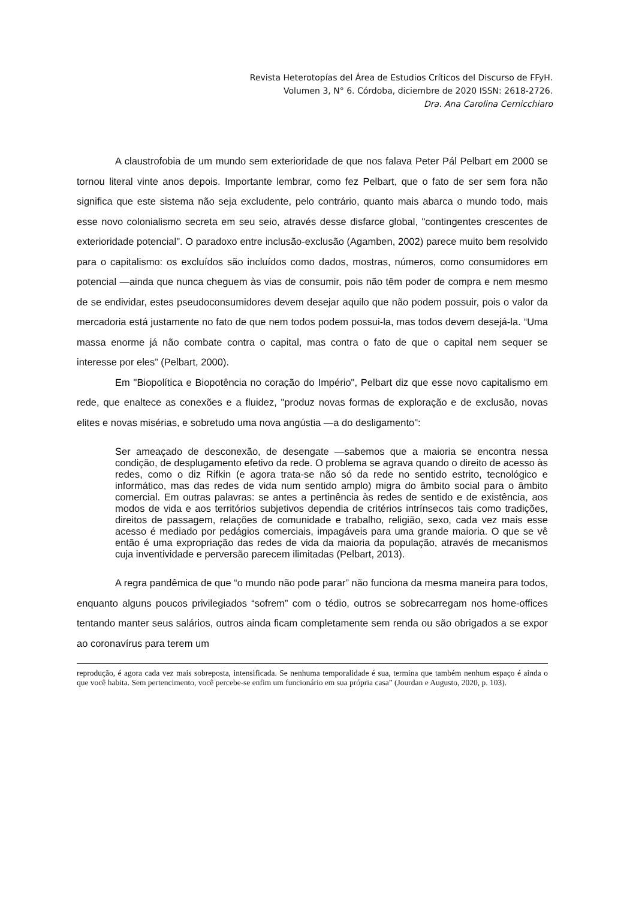Revista Heterotopías del Área de Estudios Críticos del Discurso de FFyH.
Volumen 3, N° 6. Córdoba, diciembre de 2020 ISSN: 2618-2726.
Dra. Ana Carolina Cernicchiaro
A claustrofobia de um mundo sem exterioridade de que nos falava Peter Pál Pelbart em 2000 se tornou literal vinte anos depois. Importante lembrar, como fez Pelbart, que o fato de ser sem fora não significa que este sistema não seja excludente, pelo contrário, quanto mais abarca o mundo todo, mais esse novo colonialismo secreta em seu seio, através desse disfarce global, "contingentes crescentes de exterioridade potencial". O paradoxo entre inclusão-exclusão (Agamben, 2002) parece muito bem resolvido para o capitalismo: os excluídos são incluídos como dados, mostras, números, como consumidores em potencial —ainda que nunca cheguem às vias de consumir, pois não têm poder de compra e nem mesmo de se endividar, estes pseudoconsumidores devem desejar aquilo que não podem possuir, pois o valor da mercadoria está justamente no fato de que nem todos podem possui-la, mas todos devem desejá-la. “Uma massa enorme já não combate contra o capital, mas contra o fato de que o capital nem sequer se interesse por eles” (Pelbart, 2000).
Em "Biopolítica e Biopotência no coração do Império", Pelbart diz que esse novo capitalismo em rede, que enaltece as conexões e a fluidez, "produz novas formas de exploração e de exclusão, novas elites e novas misérias, e sobretudo uma nova angústia —a do desligamento":
Ser ameaçado de desconexão, de desengate —sabemos que a maioria se encontra nessa condição, de desplugamento efetivo da rede. O problema se agrava quando o direito de acesso às redes, como o diz Rifkin (e agora trata-se não só da rede no sentido estrito, tecnológico e informático, mas das redes de vida num sentido amplo) migra do âmbito social para o âmbito comercial. Em outras palavras: se antes a pertinência às redes de sentido e de existência, aos modos de vida e aos territórios subjetivos dependia de critérios intrínsecos tais como tradições, direitos de passagem, relações de comunidade e trabalho, religião, sexo, cada vez mais esse acesso é mediado por pedágios comerciais, impagáveis para uma grande maioria. O que se vê então é uma expropriação das redes de vida da maioria da população, através de mecanismos cuja inventividade e perversão parecem ilimitadas (Pelbart, 2013).
A regra pandêmica de que “o mundo não pode parar” não funciona da mesma maneira para todos, enquanto alguns poucos privilegiados “sofrem” com o tédio, outros se sobrecarregam nos home-offices tentando manter seus salários, outros ainda ficam completamente sem renda ou são obrigados a se expor ao coronavírus para terem um
reprodução, é agora cada vez mais sobreposta, intensificada. Se nenhuma temporalidade é sua, termina que também nenhum espaço é ainda o que você habita. Sem pertencimento, você percebe-se enfim um funcionário em sua própria casa” (Jourdan e Augusto, 2020, p. 103).